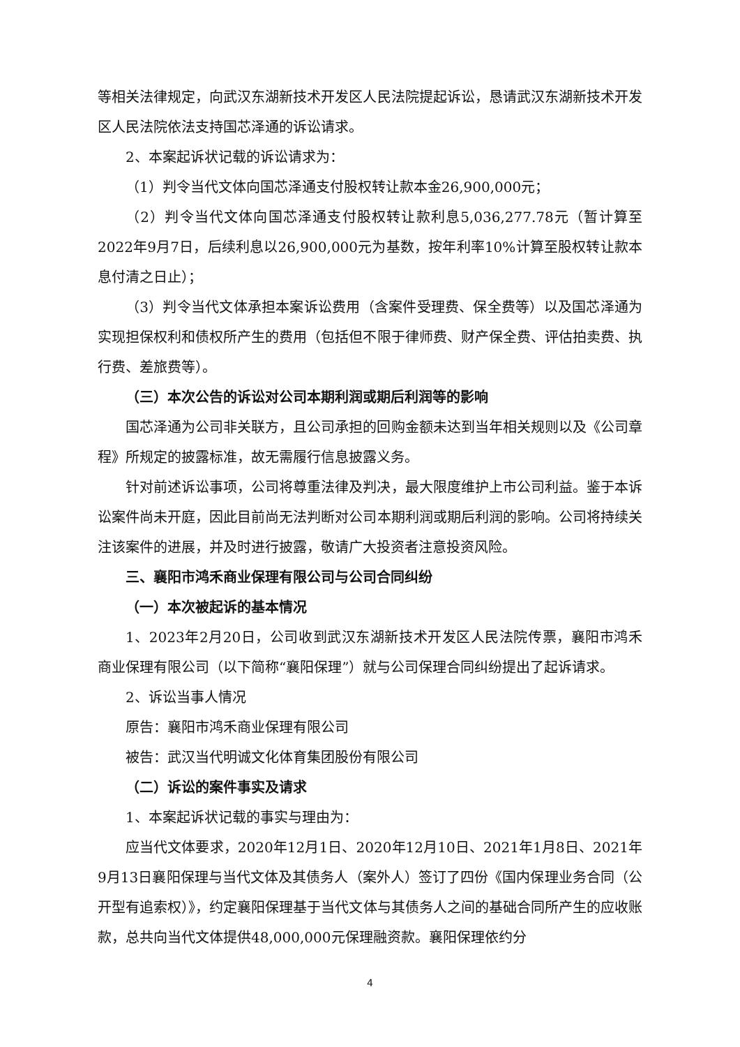等相关法律规定，向武汉东湖新技术开发区人民法院提起诉讼，恳请武汉东湖新技术开发区人民法院依法支持国芯泽通的诉讼请求。
2、本案起诉状记载的诉讼请求为：
（1）判令当代文体向国芯泽通支付股权转让款本金26,900,000元；
（2）判令当代文体向国芯泽通支付股权转让款利息5,036,277.78元（暂计算至2022年9月7日，后续利息以26,900,000元为基数，按年利率10%计算至股权转让款本息付清之日止）；
（3）判令当代文体承担本案诉讼费用（含案件受理费、保全费等）以及国芯泽通为实现担保权利和债权所产生的费用（包括但不限于律师费、财产保全费、评估拍卖费、执行费、差旅费等）。
（三）本次公告的诉讼对公司本期利润或期后利润等的影响
国芯泽通为公司非关联方，且公司承担的回购金额未达到当年相关规则以及《公司章程》所规定的披露标准，故无需履行信息披露义务。
针对前述诉讼事项，公司将尊重法律及判决，最大限度维护上市公司利益。鉴于本诉讼案件尚未开庭，因此目前尚无法判断对公司本期利润或期后利润的影响。公司将持续关注该案件的进展，并及时进行披露，敬请广大投资者注意投资风险。
三、襄阳市鸿禾商业保理有限公司与公司合同纠纷
（一）本次被起诉的基本情况
1、2023年2月20日，公司收到武汉东湖新技术开发区人民法院传票，襄阳市鸿禾商业保理有限公司（以下简称“襄阳保理”）就与公司保理合同纠纷提出了起诉请求。
2、诉讼当事人情况
原告：襄阳市鸿禾商业保理有限公司
被告：武汉当代明诚文化体育集团股份有限公司
（二）诉讼的案件事实及请求
1、本案起诉状记载的事实与理由为：
应当代文体要求，2020年12月1日、2020年12月10日、2021年1月8日、2021年9月13日襄阳保理与当代文体及其债务人（案外人）签订了四份《国内保理业务合同（公开型有追索权）》，约定襄阳保理基于当代文体与其债务人之间的基础合同所产生的应收账款，总共向当代文体提供48,000,000元保理融资款。襄阳保理依约分
4